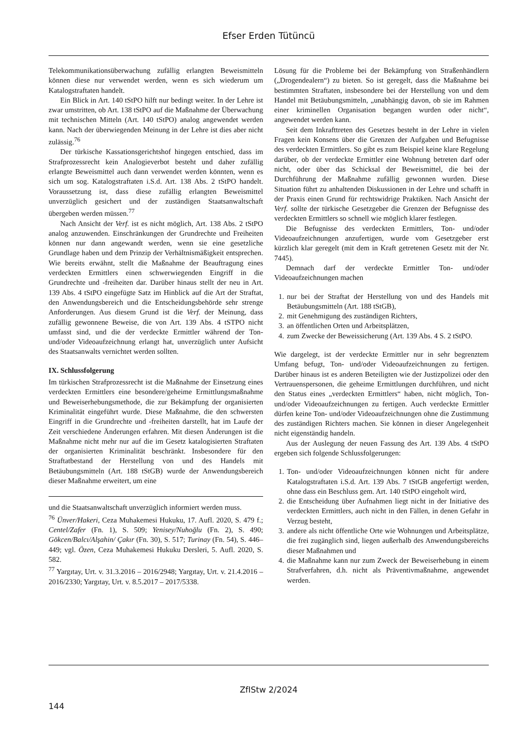Efser Erden Tütüncü
Telekommunikationsüberwachung zufällig erlangten Beweismitteln können diese nur verwendet werden, wenn es sich wiederum um Katalogstraftaten handelt.
Ein Blick in Art. 140 tStPO hilft nur bedingt weiter. In der Lehre ist zwar umstritten, ob Art. 138 tStPO auf die Maßnahme der Überwachung mit technischen Mitteln (Art. 140 tStPO) analog angewendet werden kann. Nach der überwiegenden Meinung in der Lehre ist dies aber nicht zulässig.<sup>76</sup>
Der türkische Kassationsgerichtshof hingegen entschied, dass im Strafprozessrecht kein Analogieverbot besteht und daher zufällig erlangte Beweismittel auch dann verwendet werden könnten, wenn es sich um sog. Katalogstraftaten i.S.d. Art. 138 Abs. 2 tStPO handelt. Voraussetzung ist, dass diese zufällig erlangten Beweismittel unverzüglich gesichert und der zuständigen Staatsanwaltschaft übergeben werden müssen.<sup>77</sup>
Nach Ansicht der Verf. ist es nicht möglich, Art. 138 Abs. 2 tStPO analog anzuwenden. Einschränkungen der Grundrechte und Freiheiten können nur dann angewandt werden, wenn sie eine gesetzliche Grundlage haben und dem Prinzip der Verhältnismäßigkeit entsprechen. Wie bereits erwähnt, stellt die Maßnahme der Beauftragung eines verdeckten Ermittlers einen schwerwiegenden Eingriff in die Grundrechte und -freiheiten dar. Darüber hinaus stellt der neu in Art. 139 Abs. 4 tStPO eingefügte Satz im Hinblick auf die Art der Straftat, den Anwendungsbereich und die Entscheidungsbehörde sehr strenge Anforderungen. Aus diesem Grund ist die Verf. der Meinung, dass zufällig gewonnene Beweise, die von Art. 139 Abs. 4 tSTPO nicht umfasst sind, und die der verdeckte Ermittler während der Ton- und/oder Videoaufzeichnung erlangt hat, unverzüglich unter Aufsicht des Staatsanwalts vernichtet werden sollten.
IX. Schlussfolgerung
Im türkischen Strafprozessrecht ist die Maßnahme der Einsetzung eines verdeckten Ermittlers eine besondere/geheime Ermittlungsmaßnahme und Beweiserhebungsmethode, die zur Bekämpfung der organisierten Kriminalität eingeführt wurde. Diese Maßnahme, die den schwersten Eingriff in die Grundrechte und -freiheiten darstellt, hat im Laufe der Zeit verschiedene Änderungen erfahren. Mit diesen Änderungen ist die Maßnahme nicht mehr nur auf die im Gesetz katalogisierten Straftaten der organisierten Kriminalität beschränkt. Insbesondere für den Straftatbestand der Herstellung von und des Handels mit Betäubungsmitteln (Art. 188 tStGB) wurde der Anwendungsbereich dieser Maßnahme erweitert, um eine
und die Staatsanwaltschaft unverzüglich informiert werden muss.
<sup>76</sup> Ünver/Hakeri, Ceza Muhakemesi Hukuku, 17. Aufl. 2020, S. 479 f.; Centel/Zafer (Fn. 1), S. 509; Yenisey/Nuhoğlu (Fn. 2), S. 490; Gökcen/Balcı/Alşahin/ Çakır (Fn. 30), S. 517; Turinay (Fn. 54), S. 446–449; vgl. Özen, Ceza Muhakemesi Hukuku Dersleri, 5. Aufl. 2020, S. 582.
<sup>77</sup> Yargıtay, Urt. v. 31.3.2016 – 2016/2948; Yargıtay, Urt. v. 21.4.2016 – 2016/2330; Yargıtay, Urt. v. 8.5.2017 – 2017/5338.
Lösung für die Probleme bei der Bekämpfung von Straßenhändlern („Drogendealern“) zu bieten. So ist geregelt, dass die Maßnahme bei bestimmten Straftaten, insbesondere bei der Herstellung von und dem Handel mit Betäubungsmitteln, „unabhängig davon, ob sie im Rahmen einer kriminellen Organisation begangen wurden oder nicht“, angewendet werden kann.
Seit dem Inkrafttreten des Gesetzes besteht in der Lehre in vielen Fragen kein Konsens über die Grenzen der Aufgaben und Befugnisse des verdeckten Ermittlers. So gibt es zum Beispiel keine klare Regelung darüber, ob der verdeckte Ermittler eine Wohnung betreten darf oder nicht, oder über das Schicksal der Beweismittel, die bei der Durchführung der Maßnahme zufällig gewonnen wurden. Diese Situation führt zu anhaltenden Diskussionen in der Lehre und schafft in der Praxis einen Grund für rechtswidrige Praktiken. Nach Ansicht der Verf. sollte der türkische Gesetzgeber die Grenzen der Befugnisse des verdeckten Ermittlers so schnell wie möglich klarer festlegen.
Die Befugnisse des verdeckten Ermittlers, Ton- und/oder Videoaufzeichnungen anzufertigen, wurde vom Gesetzgeber erst kürzlich klar geregelt (mit dem in Kraft getretenen Gesetz mit der Nr. 7445).
Demnach darf der verdeckte Ermittler Ton- und/oder Videoaufzeichnungen machen
1. nur bei der Straftat der Herstellung von und des Handels mit Betäubungsmitteln (Art. 188 tStGB),
2. mit Genehmigung des zuständigen Richters,
3. an öffentlichen Orten und Arbeitsplätzen,
4. zum Zwecke der Beweissicherung (Art. 139 Abs. 4 S. 2 tStPO.
Wie dargelegt, ist der verdeckte Ermittler nur in sehr begrenztem Umfang befugt, Ton- und/oder Videoaufzeichnungen zu fertigen. Darüber hinaus ist es anderen Beteiligten wie der Justizpolizei oder den Vertrauenspersonen, die geheime Ermittlungen durchführen, und nicht den Status eines „verdeckten Ermittlers“ haben, nicht möglich, Ton- und/oder Videoaufzeichnungen zu fertigen. Auch verdeckte Ermittler dürfen keine Ton- und/oder Videoaufzeichnungen ohne die Zustimmung des zuständigen Richters machen. Sie können in dieser Angelegenheit nicht eigenständig handeln.
Aus der Auslegung der neuen Fassung des Art. 139 Abs. 4 tStPO ergeben sich folgende Schlussfolgerungen:
1. Ton- und/oder Videoaufzeichnungen können nicht für andere Katalogstraftaten i.S.d. Art. 139 Abs. 7 tStGB angefertigt werden, ohne dass ein Beschluss gem. Art. 140 tStPO eingeholt wird,
2. die Entscheidung über Aufnahmen liegt nicht in der Initiative des verdeckten Ermittlers, auch nicht in den Fällen, in denen Gefahr in Verzug besteht,
3. andere als nicht öffentliche Orte wie Wohnungen und Arbeitsplätze, die frei zugänglich sind, liegen außerhalb des Anwendungsbereichs dieser Maßnahmen und
4. die Maßnahme kann nur zum Zweck der Beweiserhebung in einem Strafverfahren, d.h. nicht als Präventivmaßnahme, angewendet werden.
ZfIStw 2/2024
144